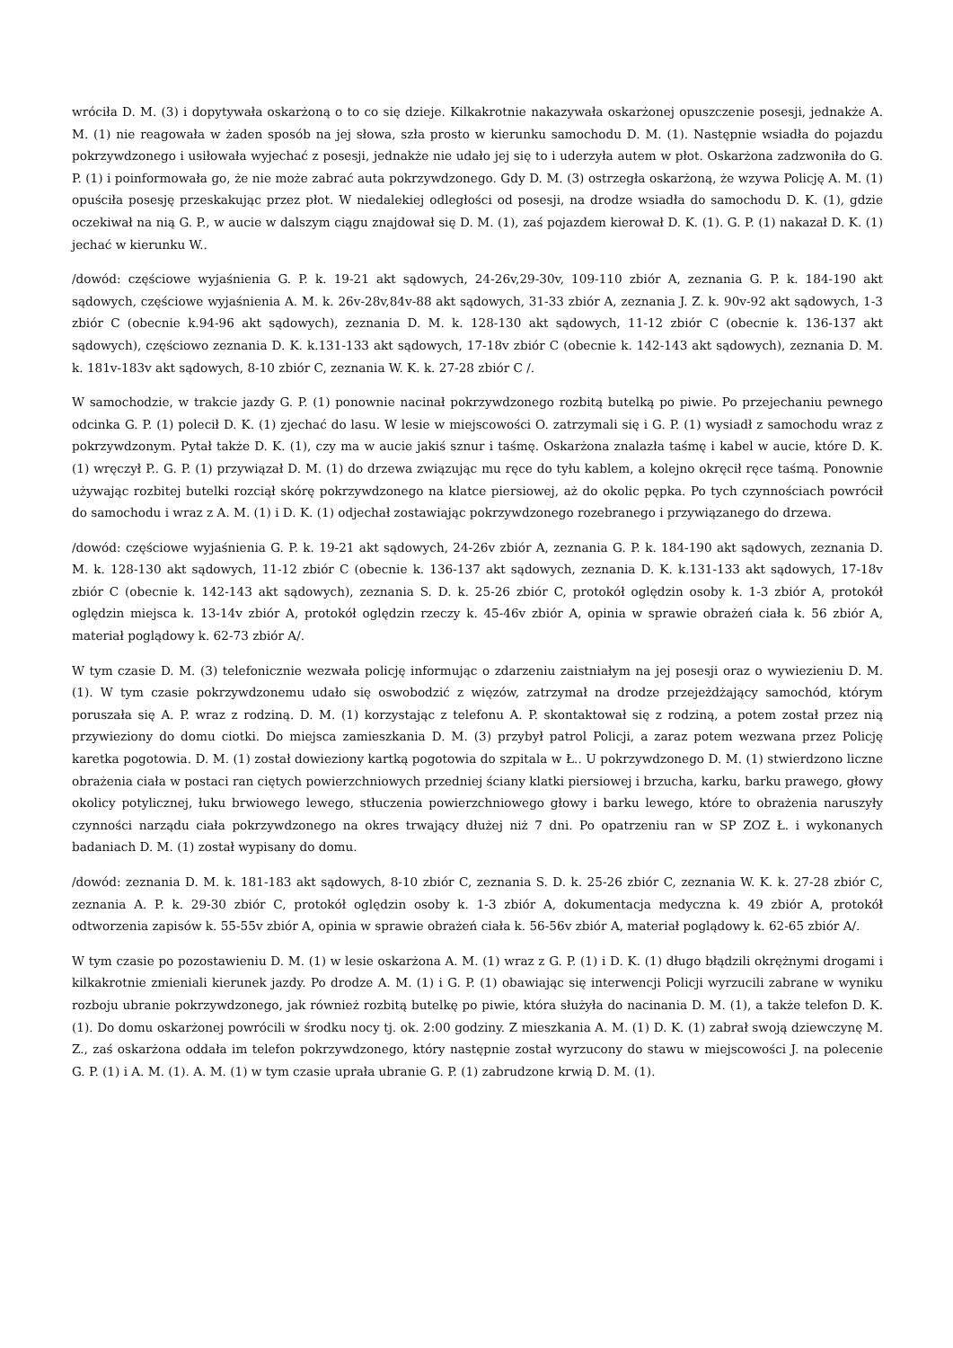wróciła D. M. (3) i dopytywała oskarżoną o to co się dzieje. Kilkakrotnie nakazywała oskarżonej opuszczenie posesji, jednakże A. M. (1) nie reagowała w żaden sposób na jej słowa, szła prosto w kierunku samochodu D. M. (1). Następnie wsiadła do pojazdu pokrzywdzonego i usiłowała wyjechać z posesji, jednakże nie udało jej się to i uderzyła autem w płot. Oskarżona zadzwoniła do G. P. (1) i poinformowała go, że nie może zabrać auta pokrzywdzonego. Gdy D. M. (3) ostrzegła oskarżoną, że wzywa Policję A. M. (1) opuściła posesję przeskakując przez płot. W niedalekiej odległości od posesji, na drodze wsiadła do samochodu D. K. (1), gdzie oczekiwał na nią G. P., w aucie w dalszym ciągu znajdował się D. M. (1), zaś pojazdem kierował D. K. (1). G. P. (1) nakazał D. K. (1) jechać w kierunku W..
/dowód: częściowe wyjaśnienia G. P. k. 19-21 akt sądowych, 24-26v,29-30v, 109-110 zbiór A, zeznania G. P. k. 184-190 akt sądowych, częściowe wyjaśnienia A. M. k. 26v-28v,84v-88 akt sądowych, 31-33 zbiór A, zeznania J. Z. k. 90v-92 akt sądowych, 1-3 zbiór C (obecnie k.94-96 akt sądowych), zeznania D. M. k. 128-130 akt sądowych, 11-12 zbiór C (obecnie k. 136-137 akt sądowych), częściowo zeznania D. K. k.131-133 akt sądowych, 17-18v zbiór C (obecnie k. 142-143 akt sądowych), zeznania D. M. k. 181v-183v akt sądowych, 8-10 zbiór C, zeznania W. K. k. 27-28 zbiór C /.
W samochodzie, w trakcie jazdy G. P. (1) ponownie nacinał pokrzywdzonego rozbitą butelką po piwie. Po przejechaniu pewnego odcinka G. P. (1) polecił D. K. (1) zjechać do lasu. W lesie w miejscowości O. zatrzymali się i G. P. (1) wysiadł z samochodu wraz z pokrzywdzonym. Pytał także D. K. (1), czy ma w aucie jakiś sznur i taśmę. Oskarżona znalazła taśmę i kabel w aucie, które D. K. (1) wręczył P.. G. P. (1) przywiązał D. M. (1) do drzewa związując mu ręce do tyłu kablem, a kolejno okręcił ręce taśmą. Ponownie używając rozbitej butelki rozciął skórę pokrzywdzonego na klatce piersiowej, aż do okolic pępka. Po tych czynnościach powrócił do samochodu i wraz z A. M. (1) i D. K. (1) odjechał zostawiając pokrzywdzonego rozebranego i przywiązanego do drzewa.
/dowód: częściowe wyjaśnienia G. P. k. 19-21 akt sądowych, 24-26v zbiór A, zeznania G. P. k. 184-190 akt sądowych, zeznania D. M. k. 128-130 akt sądowych, 11-12 zbiór C (obecnie k. 136-137 akt sądowych, zeznania D. K. k.131-133 akt sądowych, 17-18v zbiór C (obecnie k. 142-143 akt sądowych), zeznania S. D. k. 25-26 zbiór C, protokół oględzin osoby k. 1-3 zbiór A, protokół oględzin miejsca k. 13-14v zbiór A, protokół oględzin rzeczy k. 45-46v zbiór A, opinia w sprawie obrażeń ciała k. 56 zbiór A, materiał poglądowy k. 62-73 zbiór A/.
W tym czasie D. M. (3) telefonicznie wezwała policję informując o zdarzeniu zaistniałym na jej posesji oraz o wywiezieniu D. M. (1). W tym czasie pokrzywdzonemu udało się oswobodzić z więzów, zatrzymał na drodze przejeżdżający samochód, którym poruszała się A. P. wraz z rodziną. D. M. (1) korzystając z telefonu A. P. skontaktował się z rodziną, a potem został przez nią przywieziony do domu ciotki. Do miejsca zamieszkania D. M. (3) przybył patrol Policji, a zaraz potem wezwana przez Policję karetka pogotowia. D. M. (1) został dowieziony kartką pogotowia do szpitala w Ł.. U pokrzywdzonego D. M. (1) stwierdzono liczne obrażenia ciała w postaci ran ciętych powierzchniowych przedniej ściany klatki piersiowej i brzucha, karku, barku prawego, głowy okolicy potylicznej, łuku brwiowego lewego, stłuczenia powierzchniowego głowy i barku lewego, które to obrażenia naruszyły czynności narządu ciała pokrzywdzonego na okres trwający dłużej niż 7 dni. Po opatrzeniu ran w SP ZOZ Ł. i wykonanych badaniach D. M. (1) został wypisany do domu.
/dowód: zeznania D. M. k. 181-183 akt sądowych, 8-10 zbiór C, zeznania S. D. k. 25-26 zbiór C, zeznania W. K. k. 27-28 zbiór C, zeznania A. P. k. 29-30 zbiór C, protokół oględzin osoby k. 1-3 zbiór A, dokumentacja medyczna k. 49 zbiór A, protokół odtworzenia zapisów k. 55-55v zbiór A, opinia w sprawie obrażeń ciała k. 56-56v zbiór A, materiał poglądowy k. 62-65 zbiór A/.
W tym czasie po pozostawieniu D. M. (1) w lesie oskarżona A. M. (1) wraz z G. P. (1) i D. K. (1) długo błądzili okrężnymi drogami i kilkakrotnie zmieniali kierunek jazdy. Po drodze A. M. (1) i G. P. (1) obawiając się interwencji Policji wyrzucili zabrane w wyniku rozboju ubranie pokrzywdzonego, jak również rozbitą butelkę po piwie, która służyła do nacinania D. M. (1), a także telefon D. K. (1). Do domu oskarżonej powrócili w środku nocy tj. ok. 2:00 godziny. Z mieszkania A. M. (1) D. K. (1) zabrał swoją dziewczynę M. Z., zaś oskarżona oddała im telefon pokrzywdzonego, który następnie został wyrzucony do stawu w miejscowości J. na polecenie G. P. (1) i A. M. (1). A. M. (1) w tym czasie uprała ubranie G. P. (1) zabrudzone krwią D. M. (1).